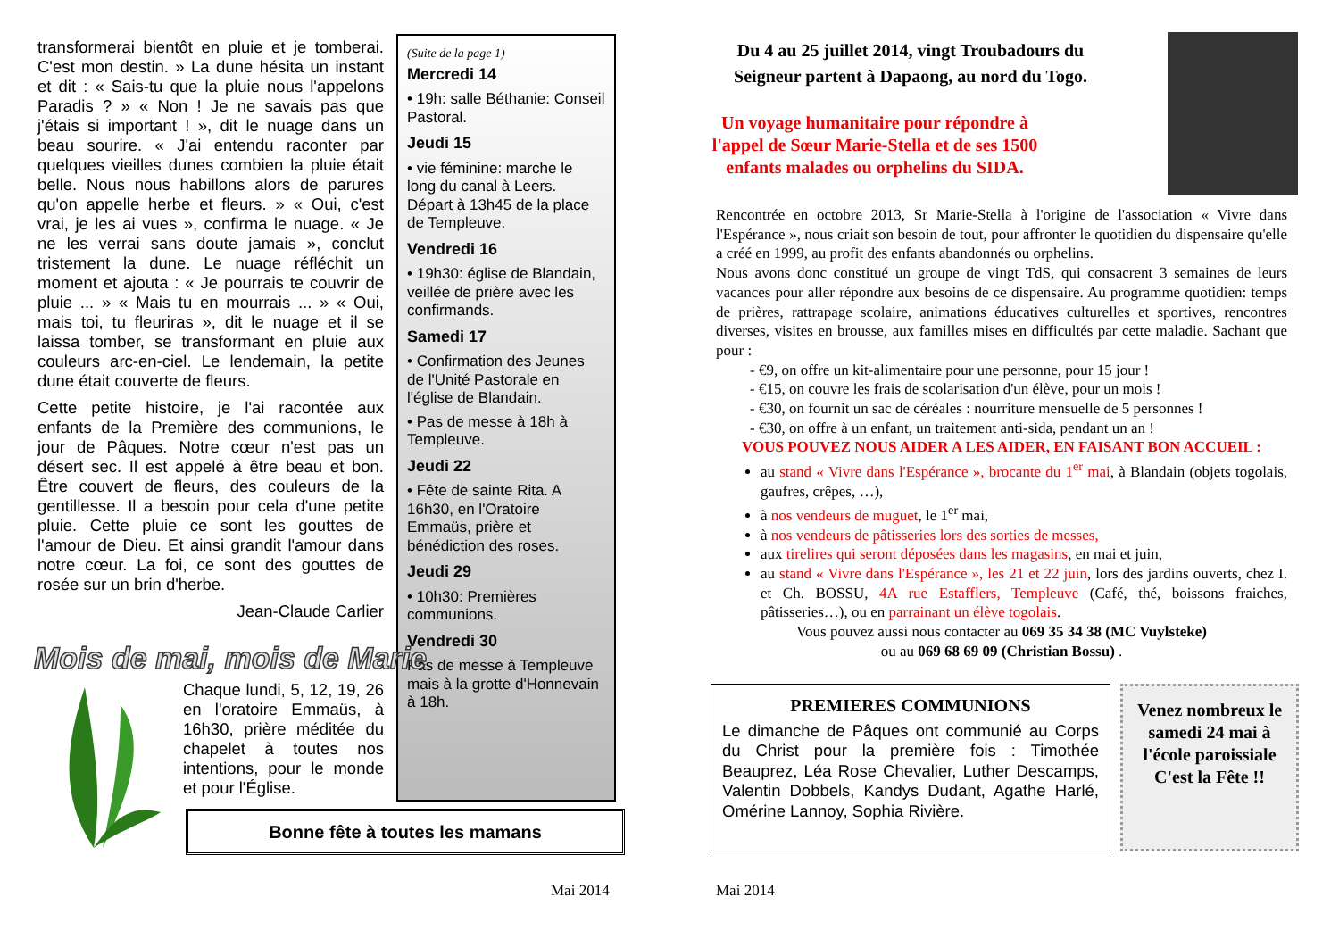transformerai bientôt en pluie et je tomberai. C'est mon destin. » La dune hésita un instant et dit : « Sais-tu que la pluie nous l'appelons Paradis ? » « Non ! Je ne savais pas que j'étais si important ! », dit le nuage dans un beau sourire. « J'ai entendu raconter par quelques vieilles dunes combien la pluie était belle. Nous nous habillons alors de parures qu'on appelle herbe et fleurs. » « Oui, c'est vrai, je les ai vues », confirma le nuage. « Je ne les verrai sans doute jamais », conclut tristement la dune. Le nuage réfléchit un moment et ajouta : « Je pourrais te couvrir de pluie ... » « Mais tu en mourrais ... » « Oui, mais toi, tu fleuriras », dit le nuage et il se laissa tomber, se transformant en pluie aux couleurs arc-en-ciel. Le lendemain, la petite dune était couverte de fleurs.
Cette petite histoire, je l'ai racontée aux enfants de la Première des communions, le jour de Pâques. Notre cœur n'est pas un désert sec. Il est appelé à être beau et bon. Être couvert de fleurs, des couleurs de la gentillesse. Il a besoin pour cela d'une petite pluie. Cette pluie ce sont les gouttes de l'amour de Dieu. Et ainsi grandit l'amour dans notre cœur. La foi, ce sont des gouttes de rosée sur un brin d'herbe.
Jean-Claude Carlier
(Suite de la page 1)
Mercredi 14
• 19h: salle Béthanie: Conseil Pastoral.
Jeudi 15
• vie féminine: marche le long du canal à Leers. Départ à 13h45 de la place de Templeuve.
Vendredi 16
• 19h30: église de Blandain, veillée de prière avec les confirmands.
Samedi 17
• Confirmation des Jeunes de l'Unité Pastorale en l'église de Blandain.
• Pas de messe à 18h à Templeuve.
Jeudi 22
• Fête de sainte Rita. A 16h30, en l'Oratoire Emmaüs, prière et bénédiction des roses.
Jeudi 29
• 10h30: Premières communions.
Vendredi 30
Pas de messe à Templeuve mais à la grotte d'Honnevain à 18h.
Mois de mai, mois de Marie
Chaque lundi, 5, 12, 19, 26 en l'oratoire Emmaüs, à 16h30, prière méditée du chapelet à toutes nos intentions, pour le monde et pour l'Église.
Bonne fête à toutes les mamans
Mai 2014
Du 4 au 25 juillet 2014, vingt Troubadours du Seigneur partent à Dapaong, au nord du Togo.
Un voyage humanitaire pour répondre à l'appel de Sœur Marie-Stella et de ses 1500 enfants malades ou orphelins du SIDA.
Rencontrée en octobre 2013, Sr Marie-Stella à l'origine de l'association « Vivre dans l'Espérance », nous criait son besoin de tout, pour affronter le quotidien du dispensaire qu'elle a créé en 1999, au profit des enfants abandonnés ou orphelins.
Nous avons donc constitué un groupe de vingt TdS, qui consacrent 3 semaines de leurs vacances pour aller répondre aux besoins de ce dispensaire. Au programme quotidien: temps de prières, rattrapage scolaire, animations éducatives culturelles et sportives, rencontres diverses, visites en brousse, aux familles mises en difficultés par cette maladie. Sachant que pour :
- €9, on offre un kit-alimentaire pour une personne, pour 15 jour !
- €15, on couvre les frais de scolarisation d'un élève, pour un mois !
- €30, on fournit un sac de céréales : nourriture mensuelle de 5 personnes !
- €30, on offre à un enfant, un traitement anti-sida, pendant un an !
VOUS POUVEZ NOUS AIDER A LES AIDER, EN FAISANT BON ACCUEIL :
au stand « Vivre dans l'Espérance », brocante du 1<sup>er</sup> mai, à Blandain (objets togolais, gaufres, crêpes, …),
à nos vendeurs de muguet, le 1<sup>er</sup> mai,
à nos vendeurs de pâtisseries lors des sorties de messes,
aux tirelires qui seront déposées dans les magasins, en mai et juin,
au stand « Vivre dans l'Espérance », les 21 et 22 juin, lors des jardins ouverts, chez I. et Ch. BOSSU, 4A rue Estafflers, Templeuve (Café, thé, boissons fraiches, pâtisseries…), ou en parrainant un élève togolais.
Vous pouvez aussi nous contacter au 069 35 34 38 (MC Vuylsteke)
ou au 069 68 69 09 (Christian Bossu) .
PREMIERES COMMUNIONS
Le dimanche de Pâques ont communié au Corps du Christ pour la première fois : Timothée Beauprez, Léa Rose Chevalier, Luther Descamps, Valentin Dobbels, Kandys Dudant, Agathe Harlé, Omérine Lannoy, Sophia Rivière.
Venez nombreux le samedi 24 mai à l'école paroissiale C'est la Fête !!
Mai 2014